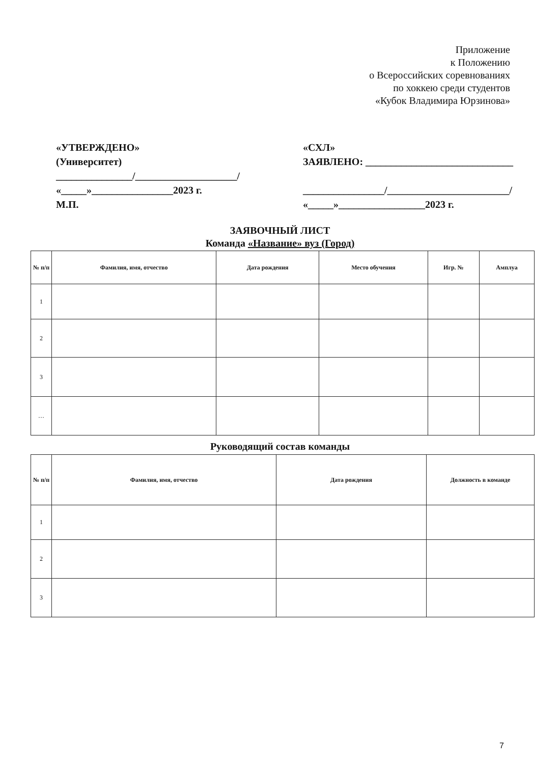Приложение
к Положению
о Всероссийских соревнованиях
по хоккею среди студентов
«Кубок Владимира Юрзинова»
«УТВЕРЖДЕНО»
(Университет)
_______________/____________________/
«_____»________________2023 г.
М.П.
«СХЛ»
ЗАЯВЛЕНО: _____________________________
________________/________________________/
«_____»_________________2023 г.
ЗАЯВОЧНЫЙ ЛИСТ
Команда «Название» вуз (Город)
| № п/п | Фамилия, имя, отчество | Дата рождения | Место обучения | Игр. № | Амплуа |
| --- | --- | --- | --- | --- | --- |
| 1 | | | | | |
| 2 | | | | | |
| 3 | | | | | |
| … | | | | | |
Руководящий состав команды
| № п/п | Фамилия, имя, отчество | Дата рождения | Должность в команде |
| --- | --- | --- | --- |
| 1 | | | |
| 2 | | | |
| 3 | | | |
7